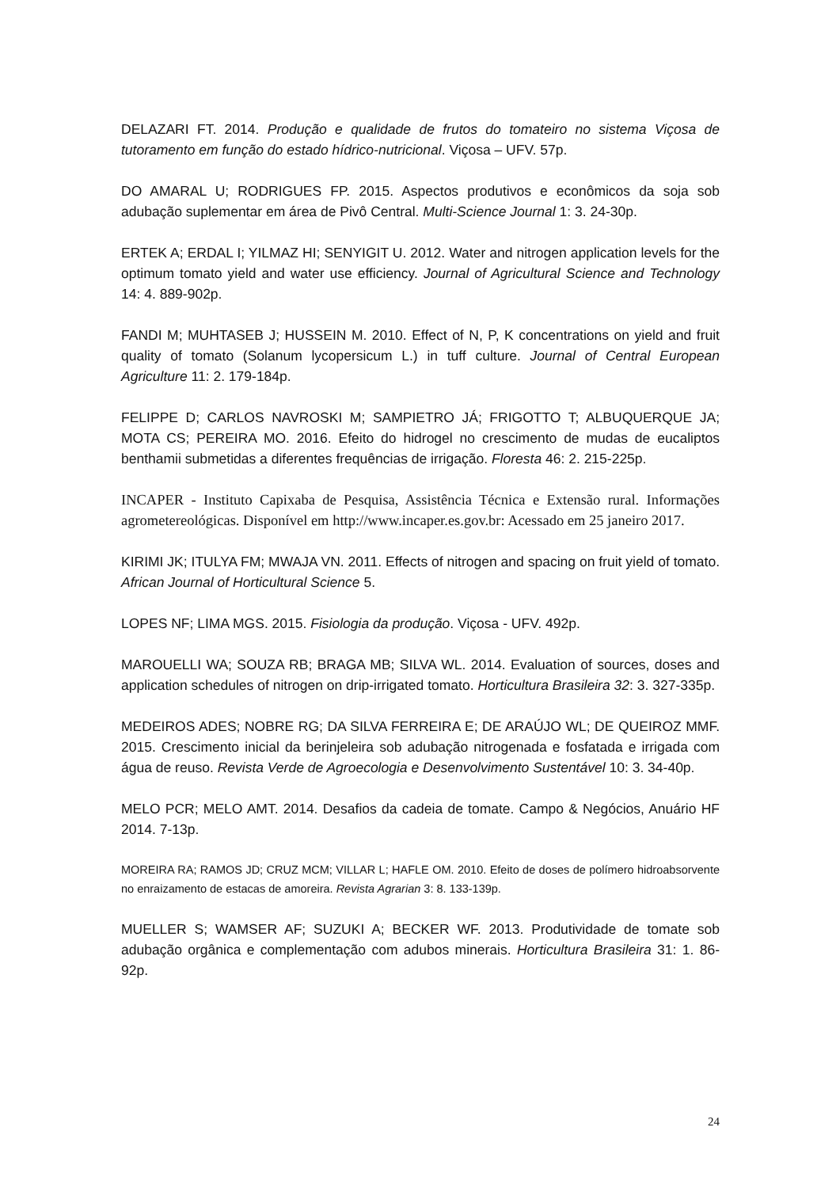DELAZARI FT. 2014. Produção e qualidade de frutos do tomateiro no sistema Viçosa de tutoramento em função do estado hídrico-nutricional. Viçosa – UFV. 57p.
DO AMARAL U; RODRIGUES FP. 2015. Aspectos produtivos e econômicos da soja sob adubação suplementar em área de Pivô Central. Multi-Science Journal 1: 3. 24-30p.
ERTEK A; ERDAL I; YILMAZ HI; SENYIGIT U. 2012. Water and nitrogen application levels for the optimum tomato yield and water use efficiency. Journal of Agricultural Science and Technology 14: 4. 889-902p.
FANDI M; MUHTASEB J; HUSSEIN M. 2010. Effect of N, P, K concentrations on yield and fruit quality of tomato (Solanum lycopersicum L.) in tuff culture. Journal of Central European Agriculture 11: 2. 179-184p.
FELIPPE D; CARLOS NAVROSKI M; SAMPIETRO JÁ; FRIGOTTO T; ALBUQUERQUE JA; MOTA CS; PEREIRA MO. 2016. Efeito do hidrogel no crescimento de mudas de eucaliptos benthamii submetidas a diferentes frequências de irrigação. Floresta 46: 2. 215-225p.
INCAPER - Instituto Capixaba de Pesquisa, Assistência Técnica e Extensão rural. Informações agrometereológicas. Disponível em http://www.incaper.es.gov.br: Acessado em 25 janeiro 2017.
KIRIMI JK; ITULYA FM; MWAJA VN. 2011. Effects of nitrogen and spacing on fruit yield of tomato. African Journal of Horticultural Science 5.
LOPES NF; LIMA MGS. 2015. Fisiologia da produção. Viçosa - UFV. 492p.
MAROUELLI WA; SOUZA RB; BRAGA MB; SILVA WL. 2014. Evaluation of sources, doses and application schedules of nitrogen on drip-irrigated tomato. Horticultura Brasileira 32: 3. 327-335p.
MEDEIROS ADES; NOBRE RG; DA SILVA FERREIRA E; DE ARAÚJO WL; DE QUEIROZ MMF. 2015. Crescimento inicial da berinjeleira sob adubação nitrogenada e fosfatada e irrigada com água de reuso. Revista Verde de Agroecologia e Desenvolvimento Sustentável 10: 3. 34-40p.
MELO PCR; MELO AMT. 2014. Desafios da cadeia de tomate. Campo & Negócios, Anuário HF 2014. 7-13p.
MOREIRA RA; RAMOS JD; CRUZ MCM; VILLAR L; HAFLE OM. 2010. Efeito de doses de polímero hidroabsorvente no enraizamento de estacas de amoreira. Revista Agrarian 3: 8. 133-139p.
MUELLER S; WAMSER AF; SUZUKI A; BECKER WF. 2013. Produtividade de tomate sob adubação orgânica e complementação com adubos minerais. Horticultura Brasileira 31: 1. 86-92p.
24